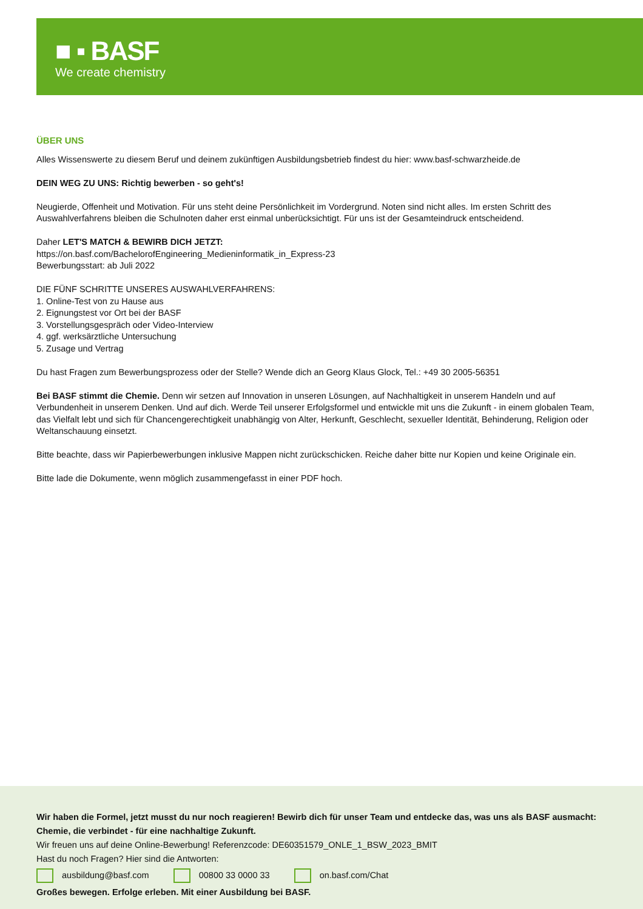■ ▪ BASF
We create chemistry
ÜBER UNS
Alles Wissenswerte zu diesem Beruf und deinem zukünftigen Ausbildungsbetrieb findest du hier: www.basf-schwarzheide.de
DEIN WEG ZU UNS: Richtig bewerben - so geht's!
Neugierde, Offenheit und Motivation. Für uns steht deine Persönlichkeit im Vordergrund. Noten sind nicht alles. Im ersten Schritt des Auswahlverfahrens bleiben die Schulnoten daher erst einmal unberücksichtigt. Für uns ist der Gesamteindruck entscheidend.
Daher LET'S MATCH & BEWIRB DICH JETZT:
https://on.basf.com/BachelorofEngineering_Medieninformatik_in_Express-23
Bewerbungsstart: ab Juli 2022
DIE FÜNF SCHRITTE UNSERES AUSWAHLVERFAHRENS:
1. Online-Test von zu Hause aus
2. Eignungstest vor Ort bei der BASF
3. Vorstellungsgespräch oder Video-Interview
4. ggf. werksärztliche Untersuchung
5. Zusage und Vertrag
Du hast Fragen zum Bewerbungsprozess oder der Stelle? Wende dich an Georg Klaus Glock, Tel.: +49 30 2005-56351
Bei BASF stimmt die Chemie. Denn wir setzen auf Innovation in unseren Lösungen, auf Nachhaltigkeit in unserem Handeln und auf Verbundenheit in unserem Denken. Und auf dich. Werde Teil unserer Erfolgsformel und entwickle mit uns die Zukunft - in einem globalen Team, das Vielfalt lebt und sich für Chancengerechtigkeit unabhängig von Alter, Herkunft, Geschlecht, sexueller Identität, Behinderung, Religion oder Weltanschauung einsetzt.
Bitte beachte, dass wir Papierbewerbungen inklusive Mappen nicht zurückschicken. Reiche daher bitte nur Kopien und keine Originale ein.
Bitte lade die Dokumente, wenn möglich zusammengefasst in einer PDF hoch.
Wir haben die Formel, jetzt musst du nur noch reagieren! Bewirb dich für unser Team und entdecke das, was uns als BASF ausmacht: Chemie, die verbindet - für eine nachhaltige Zukunft.
Wir freuen uns auf deine Online-Bewerbung! Referenzcode: DE60351579_ONLE_1_BSW_2023_BMIT
Hast du noch Fragen? Hier sind die Antworten:
ausbildung@basf.com 00800 33 0000 33 on.basf.com/Chat
Großes bewegen. Erfolge erleben. Mit einer Ausbildung bei BASF.